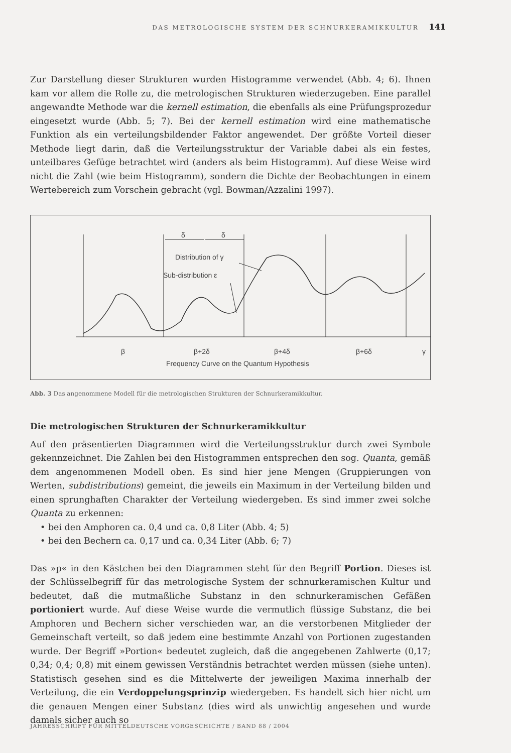DAS METROLOGISCHE SYSTEM DER SCHNURKERAMIKKULTUR 141
Zur Darstellung dieser Strukturen wurden Histogramme verwendet (Abb. 4; 6). Ihnen kam vor allem die Rolle zu, die metrologischen Strukturen wiederzugeben. Eine parallel angewandte Methode war die kernell estimation, die ebenfalls als eine Prüfungsprozedur eingesetzt wurde (Abb. 5; 7). Bei der kernell estimation wird eine mathematische Funktion als ein verteilungsbildender Faktor angewendet. Der größte Vorteil dieser Methode liegt darin, daß die Verteilungsstruktur der Variable dabei als ein festes, unteilbares Gefüge betrachtet wird (anders als beim Histogramm). Auf diese Weise wird nicht die Zahl (wie beim Histogramm), sondern die Dichte der Beobachtungen in einem Wertebereich zum Vorschein gebracht (vgl. Bowman/Azzalini 1997).
δ
δ
Distribution of γ
Sub-distribution ε
β
β+2δ
β+4δ
β+6δ
γ
Frequency Curve on the Quantum Hypothesis
Abb. 3 Das angenommene Modell für die metrologischen Strukturen der Schnurkeramikkultur.
Die metrologischen Strukturen der Schnurkeramikkultur
Auf den präsentierten Diagrammen wird die Verteilungsstruktur durch zwei Symbole gekennzeichnet. Die Zahlen bei den Histogrammen entsprechen den sog. Quanta, gemäß dem angenommenen Modell oben. Es sind hier jene Mengen (Gruppierungen von Werten, subdistributions) gemeint, die jeweils ein Maximum in der Verteilung bilden und einen sprunghaften Charakter der Verteilung wiedergeben. Es sind immer zwei solche Quanta zu erkennen:
• bei den Amphoren ca. 0,4 und ca. 0,8 Liter (Abb. 4; 5)
• bei den Bechern ca. 0,17 und ca. 0,34 Liter (Abb. 6; 7)
Das »p« in den Kästchen bei den Diagrammen steht für den Begriff Portion. Dieses ist der Schlüsselbegriff für das metrologische System der schnurkeramischen Kultur und bedeutet, daß die mutmaßliche Substanz in den schnurkeramischen Gefäßen portioniert wurde. Auf diese Weise wurde die vermutlich flüssige Substanz, die bei Amphoren und Bechern sicher verschieden war, an die verstorbenen Mitglieder der Gemeinschaft verteilt, so daß jedem eine bestimmte Anzahl von Portionen zugestanden wurde. Der Begriff »Portion« bedeutet zugleich, daß die angegebenen Zahlwerte (0,17; 0,34; 0,4; 0,8) mit einem gewissen Verständnis betrachtet werden müssen (siehe unten). Statistisch gesehen sind es die Mittelwerte der jeweiligen Maxima innerhalb der Verteilung, die ein Verdoppelungsprinzip wiedergeben. Es handelt sich hier nicht um die genauen Mengen einer Substanz (dies wird als unwichtig angesehen und wurde damals sicher auch so
JAHRESSCHRIFT FÜR MITTELDEUTSCHE VORGESCHICHTE / BAND 88 / 2004